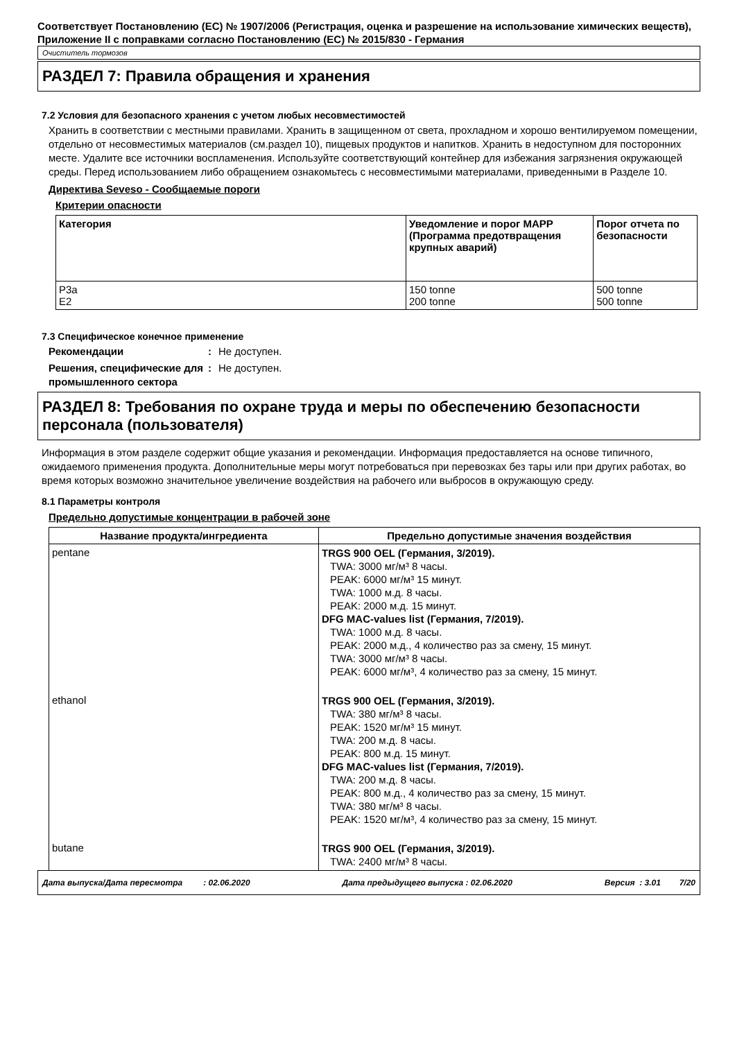Соответствует Постановлению (ЕС) № 1907/2006 (Регистрация, оценка и разрешение на использование химических веществ), Приложение II с поправками согласно Постановлению (ЕС) № 2015/830 - Германия
Очиститель тормозов
РАЗДЕЛ 7: Правила обращения и хранения
7.2 Условия для безопасного хранения с учетом любых несовместимостей
Хранить в соответствии с местными правилами. Хранить в защищенном от света, прохладном и хорошо вентилируемом помещении, отдельно от несовместимых материалов (см.раздел 10), пищевых продуктов и напитков. Хранить в недоступном для посторонних месте. Удалите все источники воспламенения. Используйте соответствующий контейнер для избежания загрязнения окружающей среды. Перед использованием либо обращением ознакомьтесь с несовместимыми материалами, приведенными в Разделе 10.
Директива Seveso - Сообщаемые пороги
Критерии опасности
| Категория | Уведомление и порог MAPP (Программа предотвращения крупных аварий) | Порог отчета по безопасности |
| --- | --- | --- |
| P3a E2 | 150 tonne 200 tonne | 500 tonne 500 tonne |
7.3 Специфическое конечное применение
Рекомендации: Не доступен.
Решения, специфические для промышленного сектора: Не доступен.
РАЗДЕЛ 8: Требования по охране труда и меры по обеспечению безопасности персонала (пользователя)
Информация в этом разделе содержит общие указания и рекомендации. Информация предоставляется на основе типичного, ожидаемого применения продукта. Дополнительные меры могут потребоваться при перевозках без тары или при других работах, во время которых возможно значительное увеличение воздействия на рабочего или выбросов в окружающую среду.
8.1 Параметры контроля
Предельно допустимые концентрации в рабочей зоне
| Название продукта/ингредиента | Предельно допустимые значения воздействия |
| --- | --- |
| pentane | TRGS 900 OEL (Германия, 3/2019). TWA: 3000 мг/м³ 8 часы. PEAK: 6000 мг/м³ 15 минут. TWA: 1000 м.д. 8 часы. PEAK: 2000 м.д. 15 минут. DFG MAC-values list (Германия, 7/2019). TWA: 1000 м.д. 8 часы. PEAK: 2000 м.д., 4 количество раз за смену, 15 минут. TWA: 3000 мг/м³ 8 часы. PEAK: 6000 мг/м³, 4 количество раз за смену, 15 минут. |
| ethanol | TRGS 900 OEL (Германия, 3/2019). TWA: 380 мг/м³ 8 часы. PEAK: 1520 мг/м³ 15 минут. TWA: 200 м.д. 8 часы. PEAK: 800 м.д. 15 минут. DFG MAC-values list (Германия, 7/2019). TWA: 200 м.д. 8 часы. PEAK: 800 м.д., 4 количество раз за смену, 15 минут. TWA: 380 мг/м³ 8 часы. PEAK: 1520 мг/м³, 4 количество раз за смену, 15 минут. |
| butane | TRGS 900 OEL (Германия, 3/2019). TWA: 2400 мг/м³ 8 часы. |
Дата выпуска/Дата пересмотра : 02.06.2020 Дата предыдущего выпуска : 02.06.2020 Версия : 3.01 7/20